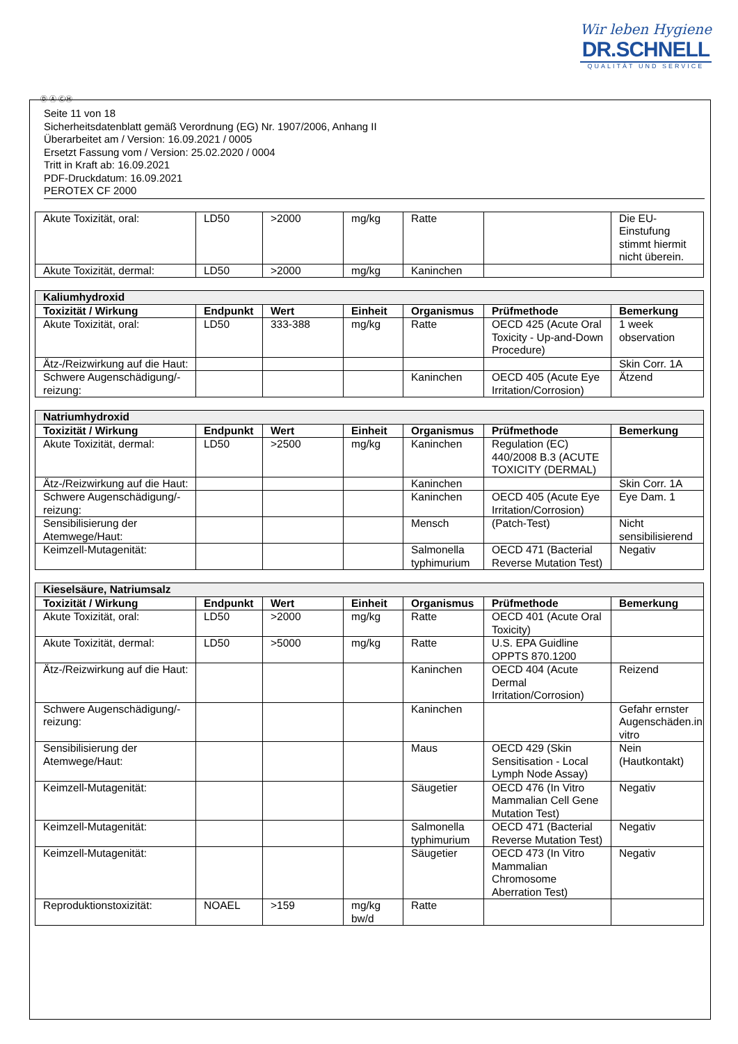Wir leben Hygiene
DR.SCHNELL
QUALITÄT UND SERVICE
Ⓓ Ⓐ ⒸⒽ
Seite 11 von 18
Sicherheitsdatenblatt gemäß Verordnung (EG) Nr. 1907/2006, Anhang II
Überarbeitet am / Version: 16.09.2021 / 0005
Ersetzt Fassung vom / Version: 25.02.2020 / 0004
Tritt in Kraft ab: 16.09.2021
PDF-Druckdatum: 16.09.2021
PEROTEX CF 2000
| Akute Toxizität, oral: | LD50 | >2000 | mg/kg | Ratte | | Die EU-Einstufung stimmt hiermit nicht überein. |
| Akute Toxizität, dermal: | LD50 | >2000 | mg/kg | Kaninchen | | |
| Kaliumhydroxid | | | | | | |
| --- | --- | --- | --- | --- | --- | --- |
| Toxizität / Wirkung | Endpunkt | Wert | Einheit | Organismus | Prüfmethode | Bemerkung |
| Akute Toxizität, oral: | LD50 | 333-388 | mg/kg | Ratte | OECD 425 (Acute Oral Toxicity - Up-and-Down Procedure) | 1 week observation |
| Ätz-/Reizwirkung auf die Haut: | | | | | | Skin Corr. 1A |
| Schwere Augenschädigung/-reizung: | | | | Kaninchen | OECD 405 (Acute Eye Irritation/Corrosion) | Ätzend |
| Natriumhydroxid | | | | | | |
| --- | --- | --- | --- | --- | --- | --- |
| Toxizität / Wirkung | Endpunkt | Wert | Einheit | Organismus | Prüfmethode | Bemerkung |
| Akute Toxizität, dermal: | LD50 | >2500 | mg/kg | Kaninchen | Regulation (EC) 440/2008 B.3 (ACUTE TOXICITY (DERMAL) | |
| Ätz-/Reizwirkung auf die Haut: | | | | Kaninchen | | Skin Corr. 1A |
| Schwere Augenschädigung/-reizung: | | | | Kaninchen | OECD 405 (Acute Eye Irritation/Corrosion) | Eye Dam. 1 |
| Sensibilisierung der Atemwege/Haut: | | | | Mensch | (Patch-Test) | Nicht sensibilisierend |
| Keimzell-Mutagenität: | | | | Salmonella typhimurium | OECD 471 (Bacterial Reverse Mutation Test) | Negativ |
| Kieselsäure, Natriumsalz | | | | | | |
| --- | --- | --- | --- | --- | --- | --- |
| Toxizität / Wirkung | Endpunkt | Wert | Einheit | Organismus | Prüfmethode | Bemerkung |
| Akute Toxizität, oral: | LD50 | >2000 | mg/kg | Ratte | OECD 401 (Acute Oral Toxicity) | |
| Akute Toxizität, dermal: | LD50 | >5000 | mg/kg | Ratte | U.S. EPA Guidline OPPTS 870.1200 | |
| Ätz-/Reizwirkung auf die Haut: | | | | Kaninchen | OECD 404 (Acute Dermal Irritation/Corrosion) | Reizend |
| Schwere Augenschädigung/-reizung: | | | | Kaninchen | | Gefahr ernster Augenschäden.in vitro |
| Sensibilisierung der Atemwege/Haut: | | | | Maus | OECD 429 (Skin Sensitisation - Local Lymph Node Assay) | Nein (Hautkontakt) |
| Keimzell-Mutagenität: | | | | Säugetier | OECD 476 (In Vitro Mammalian Cell Gene Mutation Test) | Negativ |
| Keimzell-Mutagenität: | | | | Salmonella typhimurium | OECD 471 (Bacterial Reverse Mutation Test) | Negativ |
| Keimzell-Mutagenität: | | | | Säugetier | OECD 473 (In Vitro Mammalian Chromosome Aberration Test) | Negativ |
| Reproduktionstoxizität: | NOAEL | >159 | mg/kg bw/d | Ratte | | |